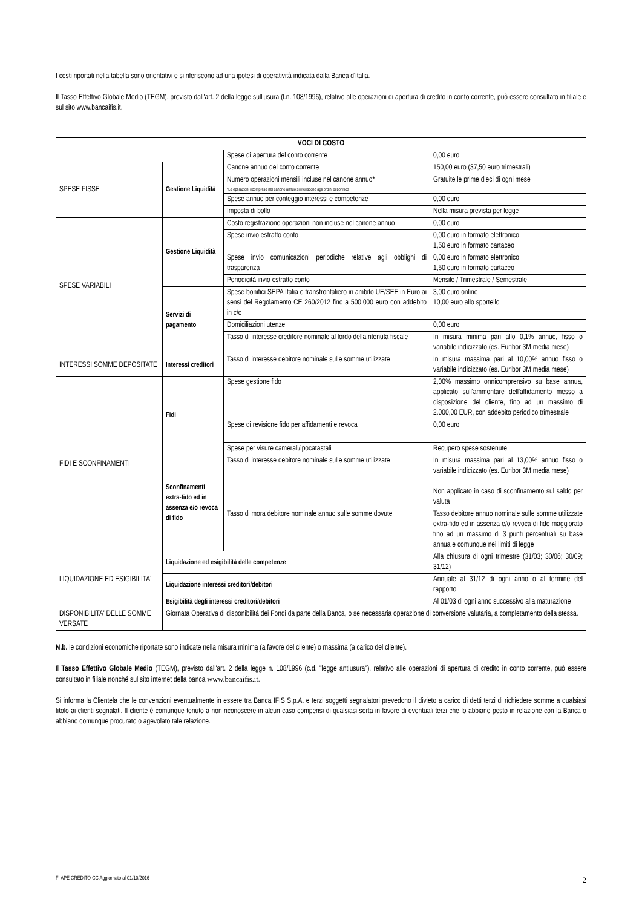I costi riportati nella tabella sono orientativi e si riferiscono ad una ipotesi di operatività indicata dalla Banca d'Italia.
Il Tasso Effettivo Globale Medio (TEGM), previsto dall'art. 2 della legge sull'usura (l.n. 108/1996), relativo alle operazioni di apertura di credito in conto corrente, può essere consultato in filiale e sul sito www.bancaifis.it.
| VOCI DI COSTO | | | |
| | | Spese di apertura del conto corrente | 0,00 euro |
| SPESE FISSE | Gestione Liquidità | Canone annuo del conto corrente | 150,00 euro (37,50 euro trimestrali) |
| | | Numero operazioni mensili incluse nel canone annuo* | Gratuite le prime dieci di ogni mese |
| | | *Le operazioni ricomprese nel canone annuo si riferiscono agli ordini di bonifico | |
| | | Spese annue per conteggio interessi e competenze | 0,00 euro |
| | | Imposta di bollo | Nella misura prevista per legge |
| SPESE VARIABILI | Gestione Liquidità | Costo registrazione operazioni non incluse nel canone annuo | 0,00 euro |
| | | Spese invio estratto conto | 0,00 euro in formato elettronico 1,50 euro in formato cartaceo |
| | | Spese invio comunicazioni periodiche relative agli obblighi di trasparenza | 0,00 euro in formato elettronico 1,50 euro in formato cartaceo |
| | | Periodicità invio estratto conto | Mensile / Trimestrale / Semestrale |
| | Servizi di pagamento | Spese bonifici SEPA Italia e transfrontaliero in ambito UE/SEE in Euro ai sensi del Regolamento CE 260/2012 fino a 500.000 euro con addebito in c/c | 3,00 euro online 10,00 euro allo sportello |
| | | Domiciliazioni utenze | 0,00 euro |
| | | Tasso di interesse creditore nominale al lordo della ritenuta fiscale | In misura minima pari allo 0,1% annuo, fisso o variabile indicizzato (es. Euribor 3M media mese) |
| INTERESSI SOMME DEPOSITATE | Interessi creditori | Tasso di interesse debitore nominale sulle somme utilizzate | In misura massima pari al 10,00% annuo fisso o variabile indicizzato (es. Euribor 3M media mese) |
| FIDI E SCONFINAMENTI | Fidi | Spese gestione fido | 2,00% massimo onnicomprensivo su base annua, applicato sull'ammontare dell'affidamento messo a disposizione del cliente, fino ad un massimo di 2.000,00 EUR, con addebito periodico trimestrale |
| | | Spese di revisione fido per affidamenti e revoca | 0,00 euro |
| | | Spese per visure camerali/ipocatastali | Recupero spese sostenute |
| | Sconfinamenti extra-fido ed in assenza e/o revoca di fido | Tasso di interesse debitore nominale sulle somme utilizzate | In misura massima pari al 13,00% annuo fisso o variabile indicizzato (es. Euribor 3M media mese) Non applicato in caso di sconfinamento sul saldo per valuta |
| | | Tasso di mora debitore nominale annuo sulle somme dovute | Tasso debitore annuo nominale sulle somme utilizzate extra-fido ed in assenza e/o revoca di fido maggiorato fino ad un massimo di 3 punti percentuali su base annua e comunque nei limiti di legge |
| LIQUIDAZIONE ED ESIGIBILITA' | Liquidazione ed esigibilità delle competenze | | Alla chiusura di ogni trimestre (31/03; 30/06; 30/09; 31/12) |
| | Liquidazione interessi creditori/debitori | | Annuale al 31/12 di ogni anno o al termine del rapporto |
| | Esigibilità degli interessi creditori/debitori | | Al 01/03 di ogni anno successivo alla maturazione |
| DISPONIBILITA' DELLE SOMME VERSATE | Giornata Operativa di disponibilità dei Fondi da parte della Banca, o se necessaria operazione di conversione valutaria, a completamento della stessa. | | |
N.b. le condizioni economiche riportate sono indicate nella misura minima (a favore del cliente) o massima (a carico del cliente).
Il Tasso Effettivo Globale Medio (TEGM), previsto dall'art. 2 della legge n. 108/1996 (c.d. "legge antiusura"), relativo alle operazioni di apertura di credito in conto corrente, può essere consultato in filiale nonché sul sito internet della banca www.bancaifis.it.
Si informa la Clientela che le convenzioni eventualmente in essere tra Banca IFIS S.p.A. e terzi soggetti segnalatori prevedono il divieto a carico di detti terzi di richiedere somme a qualsiasi titolo ai clienti segnalati. Il cliente è comunque tenuto a non riconoscere in alcun caso compensi di qualsiasi sorta in favore di eventuali terzi che lo abbiano posto in relazione con la Banca o abbiano comunque procurato o agevolato tale relazione.
FI APE CREDITO CC Aggiornato al 01/10/2016 2